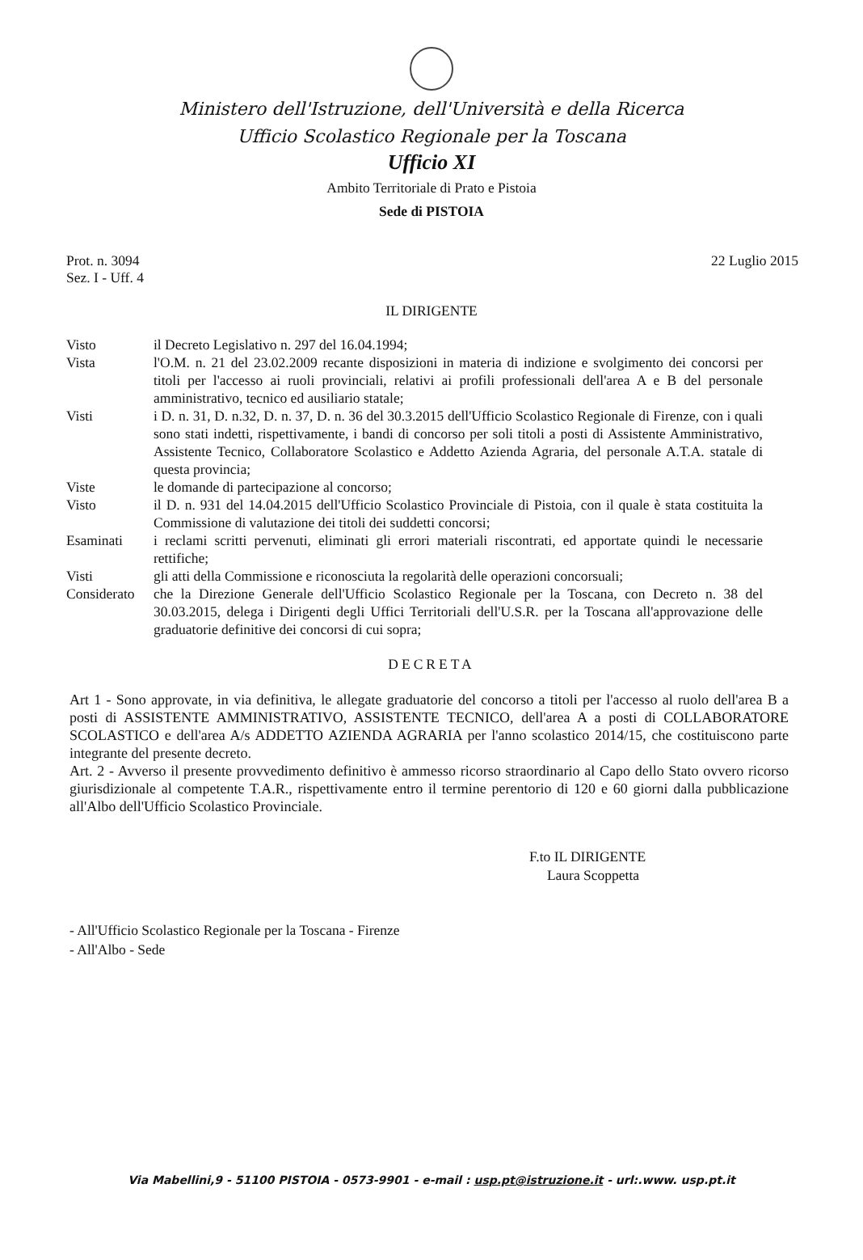Ministero dell'Istruzione, dell'Università e della Ricerca
Ufficio Scolastico Regionale per la Toscana
Ufficio XI
Ambito Territoriale di Prato e Pistoia
Sede di PISTOIA
Prot. n. 3094
Sez. I - Uff. 4
22 Luglio 2015
IL DIRIGENTE
| Visto | il Decreto Legislativo n. 297 del 16.04.1994; |
| Vista | l'O.M. n. 21 del 23.02.2009 recante disposizioni in materia di indizione e svolgimento dei concorsi per titoli per l'accesso ai ruoli provinciali, relativi ai profili professionali dell'area A e B del personale amministrativo, tecnico ed ausiliario statale; |
| Visti | i D. n. 31, D. n.32, D. n. 37, D. n. 36 del 30.3.2015 dell'Ufficio Scolastico Regionale di Firenze, con i quali sono stati indetti, rispettivamente, i bandi di concorso per soli titoli a posti di Assistente Amministrativo, Assistente Tecnico, Collaboratore Scolastico e Addetto Azienda Agraria, del personale A.T.A. statale di questa provincia; |
| Viste | le domande di partecipazione al concorso; |
| Visto | il D. n. 931 del 14.04.2015 dell'Ufficio Scolastico Provinciale di Pistoia, con il quale è stata costituita la Commissione di valutazione dei titoli dei suddetti concorsi; |
| Esaminati | i reclami scritti pervenuti, eliminati gli errori materiali riscontrati, ed apportate quindi le necessarie rettifiche; |
| Visti | gli atti della Commissione e riconosciuta la regolarità delle operazioni concorsuali; |
| Considerato | che la Direzione Generale dell'Ufficio Scolastico Regionale per la Toscana, con Decreto n. 38 del 30.03.2015, delega i Dirigenti degli Uffici Territoriali dell'U.S.R. per la Toscana all'approvazione delle graduatorie definitive dei concorsi di cui sopra; |
DECRETA
Art 1 - Sono approvate, in via definitiva, le allegate graduatorie del concorso a titoli per l'accesso al ruolo dell'area B a posti di ASSISTENTE AMMINISTRATIVO, ASSISTENTE TECNICO, dell'area A a posti di COLLABORATORE SCOLASTICO e dell'area A/s ADDETTO AZIENDA AGRARIA per l'anno scolastico 2014/15, che costituiscono parte integrante del presente decreto.
Art. 2 - Avverso il presente provvedimento definitivo è ammesso ricorso straordinario al Capo dello Stato ovvero ricorso giurisdizionale al competente T.A.R., rispettivamente entro il termine perentorio di 120 e 60 giorni dalla pubblicazione all'Albo dell'Ufficio Scolastico Provinciale.
F.to IL DIRIGENTE
Laura Scoppetta
- All'Ufficio Scolastico Regionale per la Toscana - Firenze
- All'Albo - Sede
Via Mabellini,9 - 51100 PISTOIA - 0573-9901 - e-mail : usp.pt@istruzione.it - url:.www. usp.pt.it